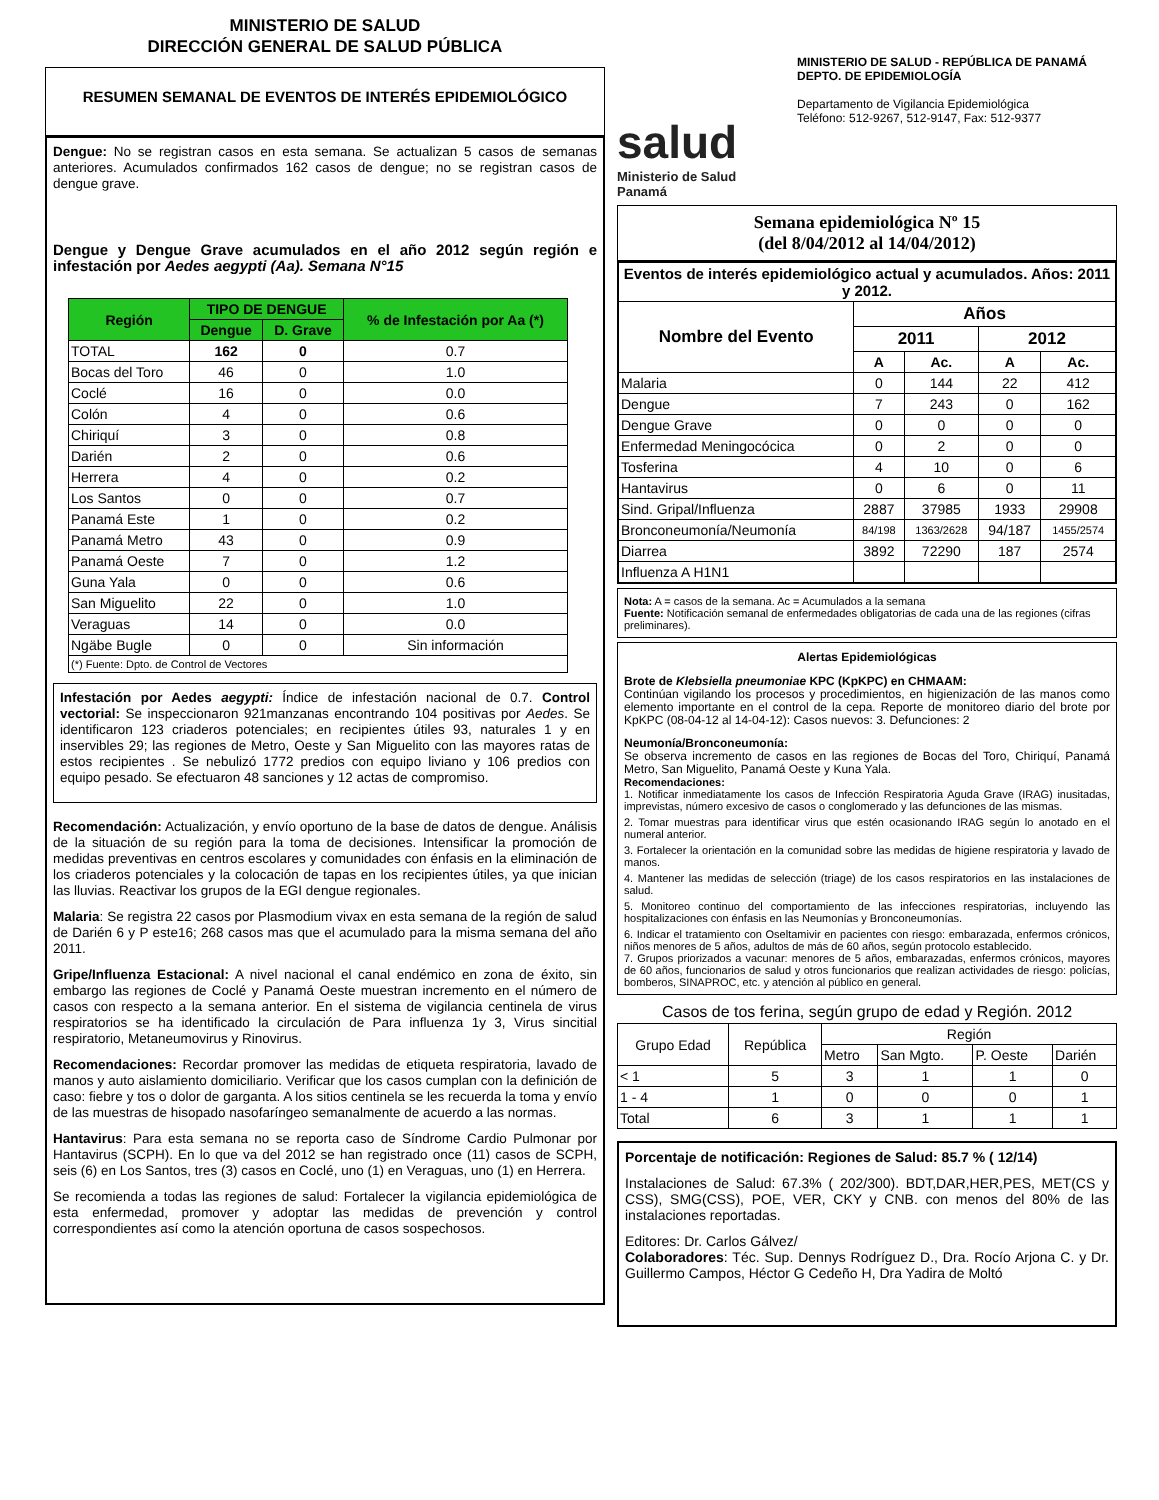MINISTERIO DE SALUD
DIRECCIÓN GENERAL DE SALUD PÚBLICA
RESUMEN SEMANAL DE EVENTOS DE INTERÉS EPIDEMIOLÓGICO
Dengue: No se registran casos en esta semana. Se actualizan 5 casos de semanas anteriores. Acumulados confirmados 162 casos de dengue; no se registran casos de dengue grave.
Dengue y Dengue Grave acumulados en el año 2012 según región e infestación por Aedes aegypti (Aa). Semana N°15
| Región | TIPO DE DENGUE | | % de Infestación por Aa (*) |
| --- | --- | --- | --- |
| | Dengue | D. Grave | |
| TOTAL | 162 | 0 | 0.7 |
| Bocas del Toro | 46 | 0 | 1.0 |
| Coclé | 16 | 0 | 0.0 |
| Colón | 4 | 0 | 0.6 |
| Chiriquí | 3 | 0 | 0.8 |
| Darién | 2 | 0 | 0.6 |
| Herrera | 4 | 0 | 0.2 |
| Los Santos | 0 | 0 | 0.7 |
| Panamá Este | 1 | 0 | 0.2 |
| Panamá Metro | 43 | 0 | 0.9 |
| Panamá Oeste | 7 | 0 | 1.2 |
| Guna Yala | 0 | 0 | 0.6 |
| San Miguelito | 22 | 0 | 1.0 |
| Veraguas | 14 | 0 | 0.0 |
| Ngäbe Bugle | 0 | 0 | Sin información |
| (*) Fuente: Dpto. de Control de Vectores | | | |
Infestación por Aedes aegypti: Índice de infestación nacional de 0.7. Control vectorial: Se inspeccionaron 921manzanas encontrando 104 positivas por Aedes. Se identificaron 123 criaderos potenciales; en recipientes útiles 93, naturales 1 y en inservibles 29; las regiones de Metro, Oeste y San Miguelito con las mayores ratas de estos recipientes . Se nebulizó 1772 predios con equipo liviano y 106 predios con equipo pesado. Se efectuaron 48 sanciones y 12 actas de compromiso.
Recomendación: Actualización, y envío oportuno de la base de datos de dengue. Análisis de la situación de su región para la toma de decisiones. Intensificar la promoción de medidas preventivas en centros escolares y comunidades con énfasis en la eliminación de los criaderos potenciales y la colocación de tapas en los recipientes útiles, ya que inician las lluvias. Reactivar los grupos de la EGI dengue regionales.
Malaria: Se registra 22 casos por Plasmodium vivax en esta semana de la región de salud de Darién 6 y P este16; 268 casos mas que el acumulado para la misma semana del año 2011.
Gripe/Influenza Estacional: A nivel nacional el canal endémico en zona de éxito, sin embargo las regiones de Coclé y Panamá Oeste muestran incremento en el número de casos con respecto a la semana anterior. En el sistema de vigilancia centinela de virus respiratorios se ha identificado la circulación de Para influenza 1y 3, Virus sincitial respiratorio, Metaneumovirus y Rinovirus.
Recomendaciones: Recordar promover las medidas de etiqueta respiratoria, lavado de manos y auto aislamiento domiciliario. Verificar que los casos cumplan con la definición de caso: fiebre y tos o dolor de garganta. A los sitios centinela se les recuerda la toma y envío de las muestras de hisopado nasofaríngeo semanalmente de acuerdo a las normas.
Hantavirus: Para esta semana no se reporta caso de Síndrome Cardio Pulmonar por Hantavirus (SCPH). En lo que va del 2012 se han registrado once (11) casos de SCPH, seis (6) en Los Santos, tres (3) casos en Coclé, uno (1) en Veraguas, uno (1) en Herrera.
Se recomienda a todas las regiones de salud: Fortalecer la vigilancia epidemiológica de esta enfermedad, promover y adoptar las medidas de prevención y control correspondientes así como la atención oportuna de casos sospechosos.
salud
Ministerio de Salud
Panamá
MINISTERIO DE SALUD - REPÚBLICA DE PANAMÁ
DEPTO. DE EPIDEMIOLOGÍA
Departamento de Vigilancia Epidemiológica
Teléfono: 512-9267, 512-9147, Fax: 512-9377
Semana epidemiológica Nº 15
(del 8/04/2012 al 14/04/2012)
| Eventos de interés epidemiológico actual y acumulados. Años: 2011 y 2012. | | | | |
| --- | --- | --- | --- | --- |
| Nombre del Evento | Años | | | |
| | 2011 | | 2012 | |
| | A | Ac. | A | Ac. |
| Malaria | 0 | 144 | 22 | 412 |
| Dengue | 7 | 243 | 0 | 162 |
| Dengue Grave | 0 | 0 | 0 | 0 |
| Enfermedad Meningocócica | 0 | 2 | 0 | 0 |
| Tosferina | 4 | 10 | 0 | 6 |
| Hantavirus | 0 | 6 | 0 | 11 |
| Sind. Gripal/Influenza | 2887 | 37985 | 1933 | 29908 |
| Bronconeumonía/Neumonía | 84/198 | 1363/2628 | 94/187 | 1455/2574 |
| Diarrea | 3892 | 72290 | 187 | 2574 |
| Influenza A H1N1 | | | | |
Nota: A = casos de la semana. Ac = Acumulados a la semana
Fuente: Notificación semanal de enfermedades obligatorias de cada una de las regiones (cifras preliminares).
Alertas Epidemiológicas
Brote de Klebsiella pneumoniae KPC (KpKPC) en CHMAAM:
Continúan vigilando los procesos y procedimientos, en higienización de las manos como elemento importante en el control de la cepa. Reporte de monitoreo diario del brote por KpKPC (08-04-12 al 14-04-12): Casos nuevos: 3. Defunciones: 2
Neumonía/Bronconeumonía:
Se observa incremento de casos en las regiones de Bocas del Toro, Chiriquí, Panamá Metro, San Miguelito, Panamá Oeste y Kuna Yala.
Recomendaciones:
1. Notificar inmediatamente los casos de Infección Respiratoria Aguda Grave (IRAG) inusitadas, imprevistas, número excesivo de casos o conglomerado y las defunciones de las mismas.
2. Tomar muestras para identificar virus que estén ocasionando IRAG según lo anotado en el numeral anterior.
3. Fortalecer la orientación en la comunidad sobre las medidas de higiene respiratoria y lavado de manos.
4. Mantener las medidas de selección (triage) de los casos respiratorios en las instalaciones de salud.
5. Monitoreo continuo del comportamiento de las infecciones respiratorias, incluyendo las hospitalizaciones con énfasis en las Neumonías y Bronconeumonías.
6. Indicar el tratamiento con Oseltamivir en pacientes con riesgo: embarazada, enfermos crónicos, niños menores de 5 años, adultos de más de 60 años, según protocolo establecido.
7. Grupos priorizados a vacunar: menores de 5 años, embarazadas, enfermos crónicos, mayores de 60 años, funcionarios de salud y otros funcionarios que realizan actividades de riesgo: policías, bomberos, SINAPROC, etc. y atención al público en general.
Casos de tos ferina, según grupo de edad y Región. 2012
| Grupo Edad | República | Región | | | |
| | | Metro | San Mgto. | P. Oeste | Darién |
| < 1 | 5 | 3 | 1 | 1 | 0 |
| 1 - 4 | 1 | 0 | 0 | 0 | 1 |
| Total | 6 | 3 | 1 | 1 | 1 |
Porcentaje de notificación: Regiones de Salud: 85.7 % ( 12/14)
Instalaciones de Salud: 67.3% ( 202/300). BDT,DAR,HER,PES, MET(CS y CSS), SMG(CSS), POE, VER, CKY y CNB. con menos del 80% de las instalaciones reportadas.
Editores: Dr. Carlos Gálvez/
Colaboradores: Téc. Sup. Dennys Rodríguez D., Dra. Rocío Arjona C. y Dr. Guillermo Campos, Héctor G Cedeño H, Dra Yadira de Moltó